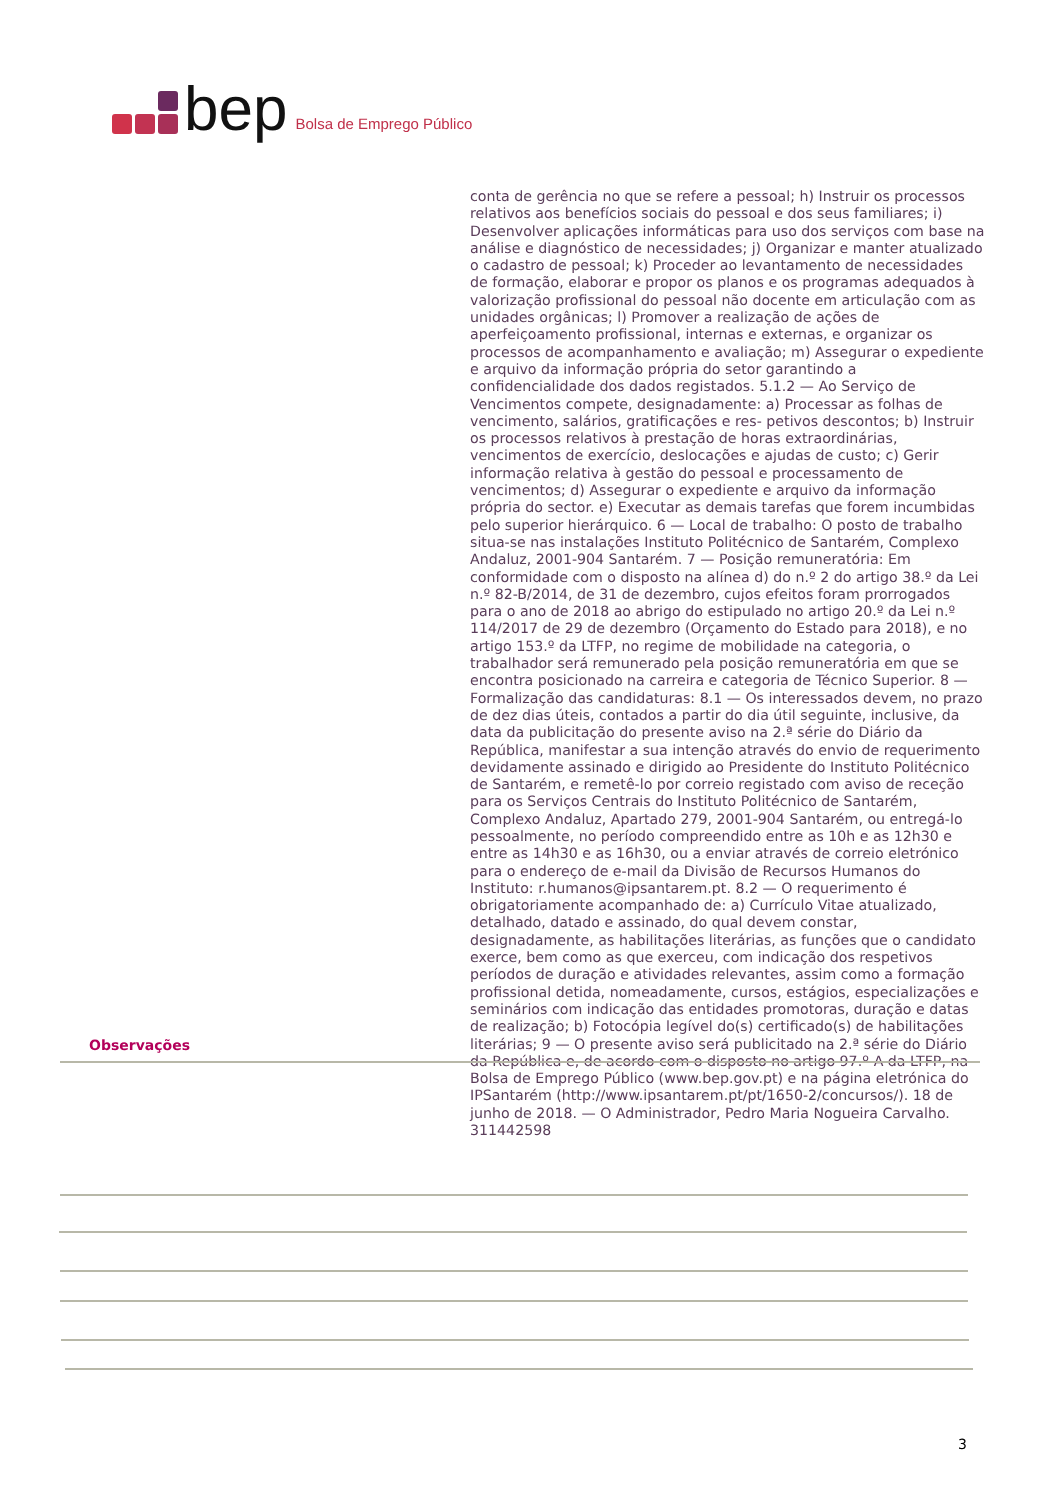bep Bolsa de Emprego Público
conta de gerência no que se refere a pessoal; h) Instruir os processos relativos aos benefícios sociais do pessoal e dos seus familiares; i) Desenvolver aplicações informáticas para uso dos serviços com base na análise e diagnóstico de necessidades; j) Organizar e manter atualizado o cadastro de pessoal; k) Proceder ao levantamento de necessidades de formação, elaborar e propor os planos e os programas adequados à valorização profissional do pessoal não docente em articulação com as unidades orgânicas; l) Promover a realização de ações de aperfeiçoamento profissional, internas e externas, e organizar os processos de acompanhamento e avaliação; m) Assegurar o expediente e arquivo da informação própria do setor garantindo a confidencialidade dos dados registados. 5.1.2 — Ao Serviço de Vencimentos compete, designadamente: a) Processar as folhas de vencimento, salários, gratificações e res- petivos descontos; b) Instruir os processos relativos à prestação de horas extraordinárias, vencimentos de exercício, deslocações e ajudas de custo; c) Gerir informação relativa à gestão do pessoal e processamento de vencimentos; d) Assegurar o expediente e arquivo da informação própria do sector. e) Executar as demais tarefas que forem incumbidas pelo superior hierárquico. 6 — Local de trabalho: O posto de trabalho situa-se nas instalações Instituto Politécnico de Santarém, Complexo Andaluz, 2001-904 Santarém. 7 — Posição remuneratória: Em conformidade com o disposto na alínea d) do n.º 2 do artigo 38.º da Lei n.º 82-B/2014, de 31 de dezembro, cujos efeitos foram prorrogados para o ano de 2018 ao abrigo do estipulado no artigo 20.º da Lei n.º 114/2017 de 29 de dezembro (Orçamento do Estado para 2018), e no artigo 153.º da LTFP, no regime de mobilidade na categoria, o trabalhador será remunerado pela posição remuneratória em que se encontra posicionado na carreira e categoria de Técnico Superior. 8 — Formalização das candidaturas: 8.1 — Os interessados devem, no prazo de dez dias úteis, contados a partir do dia útil seguinte, inclusive, da data da publicitação do presente aviso na 2.ª série do Diário da República, manifestar a sua intenção através do envio de requerimento devidamente assinado e dirigido ao Presidente do Instituto Politécnico de Santarém, e remetê-lo por correio registado com aviso de receção para os Serviços Centrais do Instituto Politécnico de Santarém, Complexo Andaluz, Apartado 279, 2001-904 Santarém, ou entregá-lo pessoalmente, no período compreendido entre as 10h e as 12h30 e entre as 14h30 e as 16h30, ou a enviar através de correio eletrónico para o endereço de e-mail da Divisão de Recursos Humanos do Instituto: r.humanos@ipsantarem.pt. 8.2 — O requerimento é obrigatoriamente acompanhado de: a) Currículo Vitae atualizado, detalhado, datado e assinado, do qual devem constar, designadamente, as habilitações literárias, as funções que o candidato exerce, bem como as que exerceu, com indicação dos respetivos períodos de duração e atividades relevantes, assim como a formação profissional detida, nomeadamente, cursos, estágios, especializações e seminários com indicação das entidades promotoras, duração e datas de realização; b) Fotocópia legível do(s) certificado(s) de habilitações literárias; 9 — O presente aviso será publicitado na 2.ª série do Diário da República e, de acordo com o disposto no artigo 97.º-A da LTFP, na Bolsa de Emprego Público (www.bep.gov.pt) e na página eletrónica do IPSantarém (http://www.ipsantarem.pt/pt/1650-2/concursos/). 18 de junho de 2018. — O Administrador, Pedro Maria Nogueira Carvalho. 311442598
Observações
3